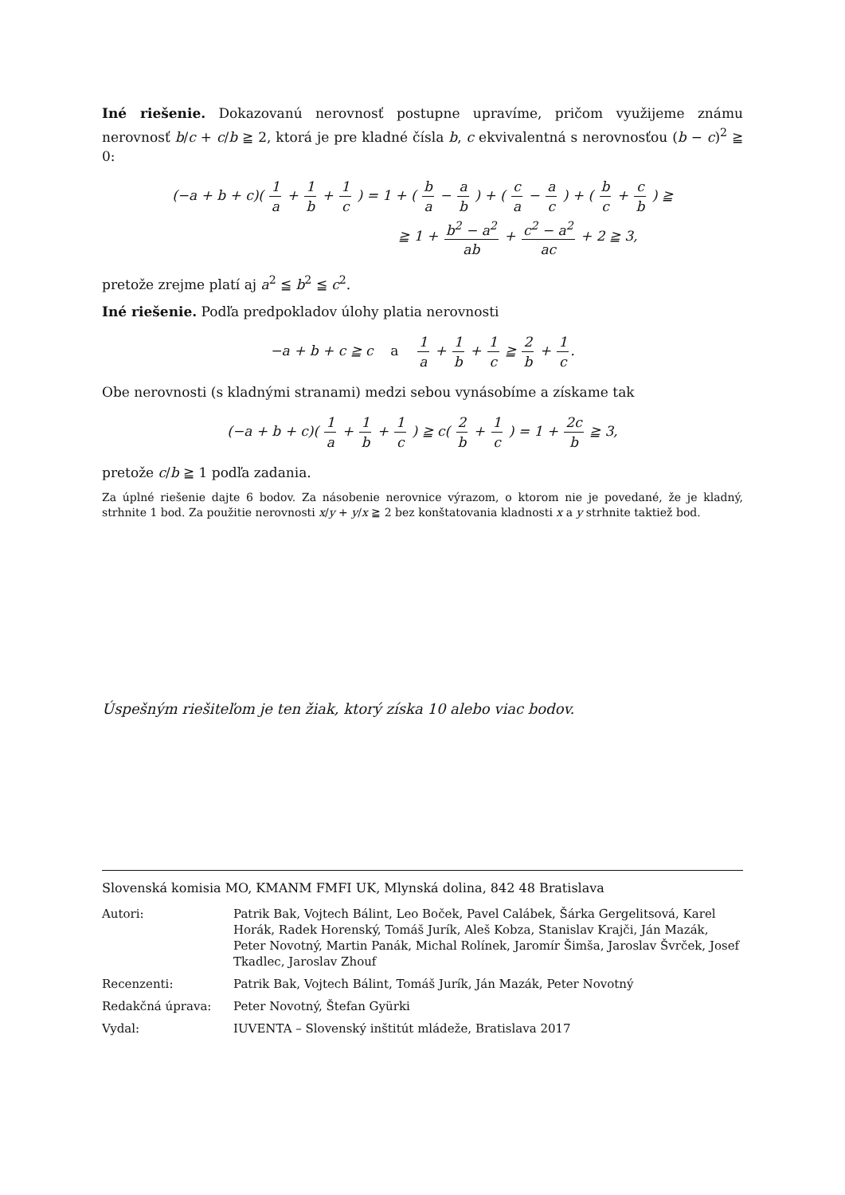Iné riešenie. Dokazovanú nerovnosť postupne upravíme, pričom využijeme známu nerovnosť b/c + c/b ≧ 2, ktorá je pre kladné čísla b, c ekvivalentná s nerovnosťou (b − c)<sup>2</sup> ≧ 0:
(−a + b + c)( 1 a + 1 b + 1 c ) = 1 + ( b a − a b ) + ( c a − a c ) + ( b c + c b ) ≧
≧ 1 + b<sup>2</sup> − a<sup>2</sup> ab + c<sup>2</sup> − a<sup>2</sup> ac + 2 ≧ 3,
pretože zrejme platí aj a<sup>2</sup> ≦ b<sup>2</sup> ≦ c<sup>2</sup>.
Iné riešenie. Podľa predpokladov úlohy platia nerovnosti
−a + b + c ≧ c a 1 a + 1 b + 1 c ≧ 2 b + 1 c.
Obe nerovnosti (s kladnými stranami) medzi sebou vynásobíme a získame tak
(−a + b + c)( 1 a + 1 b + 1 c ) ≧ c( 2 b + 1 c ) = 1 + 2c b ≧ 3,
pretože c/b ≧ 1 podľa zadania.
Za úplné riešenie dajte 6 bodov. Za násobenie nerovnice výrazom, o ktorom nie je povedané, že je kladný, strhnite 1 bod. Za použitie nerovnosti x/y + y/x ≧ 2 bez konštatovania kladnosti x a y strhnite taktiež bod.
Úspešným riešiteľom je ten žiak, ktorý získa 10 alebo viac bodov.
Slovenská komisia MO, KMANM FMFI UK, Mlynská dolina, 842 48 Bratislava
| Autori: | Patrik Bak, Vojtech Bálint, Leo Boček, Pavel Calábek, Šárka Gergelitsová, Karel Horák, Radek Horenský, Tomáš Jurík, Aleš Kobza, Stanislav Krajči, Ján Mazák, Peter Novotný, Martin Panák, Michal Rolínek, Jaromír Šimša, Jaroslav Švrček, Josef Tkadlec, Jaroslav Zhouf |
| Recenzenti: | Patrik Bak, Vojtech Bálint, Tomáš Jurík, Ján Mazák, Peter Novotný |
| Redakčná úprava: | Peter Novotný, Štefan Gyürki |
| Vydal: | IUVENTA – Slovenský inštitút mládeže, Bratislava 2017 |